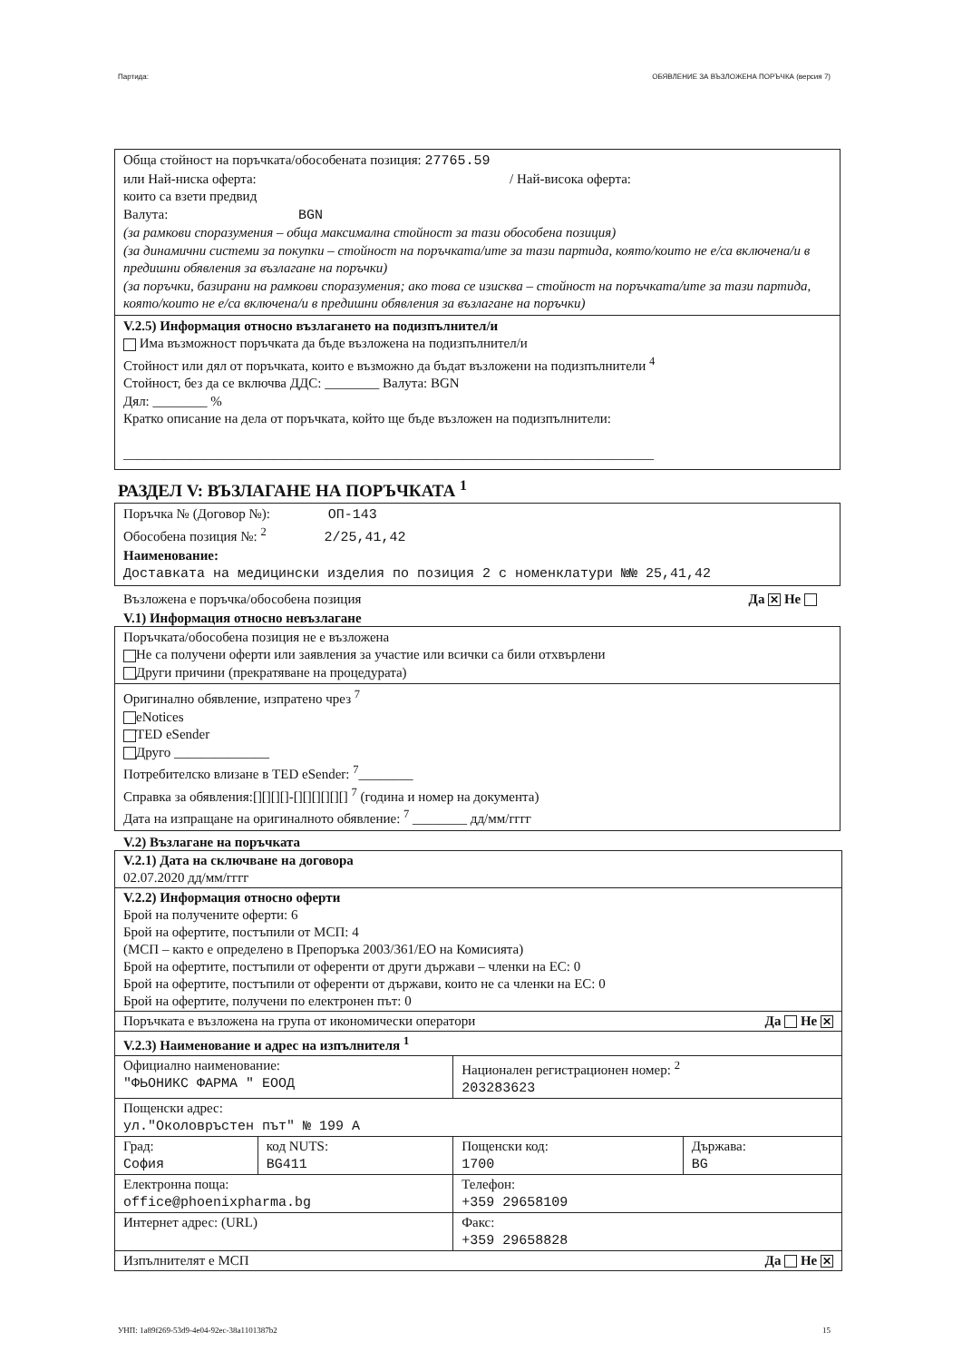Партида: ОБЯВЛЕНИЕ ЗА ВЪЗЛОЖЕНА ПОРЪЧКА (версия 7)
Обща стойност на поръчката/обособената позиция: 27765.59
или Най-ниска оферта: / Най-висока оферта:
които са взети предвид
Валута: BGN
(за рамкови споразумения – обща максимална стойност за тази обособена позиция)
(за динамични системи за покупки – стойност на поръчката/ите за тази партида, която/които не е/са включена/и в предишни обявления за възлагане на поръчки)
(за поръчки, базирани на рамкови споразумения; ако това се изисква – стойност на поръчката/ите за тази партида, която/които не е/са включена/и в предишни обявления за възлагане на поръчки)
V.2.5) Информация относно възлагането на подизпълнител/и
Има възможност поръчката да бъде възложена на подизпълнител/и
Стойност или дял от поръчката, които е възможно да бъдат възложени на подизпълнители <sup>4</sup>
Стойност, без да се включва ДДС: ________ Валута: BGN
Дял: ________ %
Кратко описание на дела от поръчката, който ще бъде възложен на подизпълнители:
______________________________________________________________________________
РАЗДЕЛ V: ВЪЗЛАГАНЕ НА ПОРЪЧКАТА <sup>1</sup>
Поръчка № (Договор №): ОП-143
Обособена позиция №: <sup>2</sup> 2/25,41,42
Наименование:
Доставката на медицински изделия по позиция 2 с номенклатури №№ 25,41,42
Възложена е поръчка/обособена позиция Да ✕ Не
V.1) Информация относно невъзлагане
Поръчката/обособена позиция не е възложена
Не са получени оферти или заявления за участие или всички са били отхвърлени
Други причини (прекратяване на процедурата)
Оригинално обявление, изпратено чрез <sup>7</sup>
eNotices
TED eSender
Друго ______________
Потребителско влизане в TED eSender: <sup>7</sup>________
Справка за обявления:[][][][]-[][][][][][] <sup>7</sup> (година и номер на документа)
Дата на изпращане на оригиналното обявление: <sup>7</sup> ________ дд/мм/гггг
V.2) Възлагане на поръчката
| V.2.1) Дата на сключване на договора 02.07.2020 дд/мм/гггг | | | |
| V.2.2) Информация относно оферти Брой на получените оферти: 6 Брой на офертите, постъпили от МСП: 4 (МСП – както е определено в Препоръка 2003/361/ЕО на Комисията) Брой на офертите, постъпили от оференти от други държави – членки на ЕС: 0 Брой на офертите, постъпили от оференти от държави, които не са членки на ЕС: 0 Брой на офертите, получени по електронен път: 0 | | | |
| Поръчката е възложена на група от икономически оператори Да Не ✕ | | | |
| V.2.3) Наименование и адрес на изпълнителя <sup>1</sup> | | | |
| Официално наименование: "ФЬОНИКС ФАРМА " ЕООД | | Национален регистрационен номер: <sup>2</sup> 203283623 | |
| Пощенски адрес: ул."Околовръстен път" № 199 А | | | |
| Град: София | код NUTS: BG411 | Пощенски код: 1700 | Държава: BG |
| Електронна поща: office@phoenixpharma.bg | | Телефон: +359 29658109 | |
| Интернет адрес: (URL) | | Факс: +359 29658828 | |
| Изпълнителят е МСП Да Не ✕ | | | |
УНП: 1a89f269-53d9-4e04-92ec-38a1101387b2 15